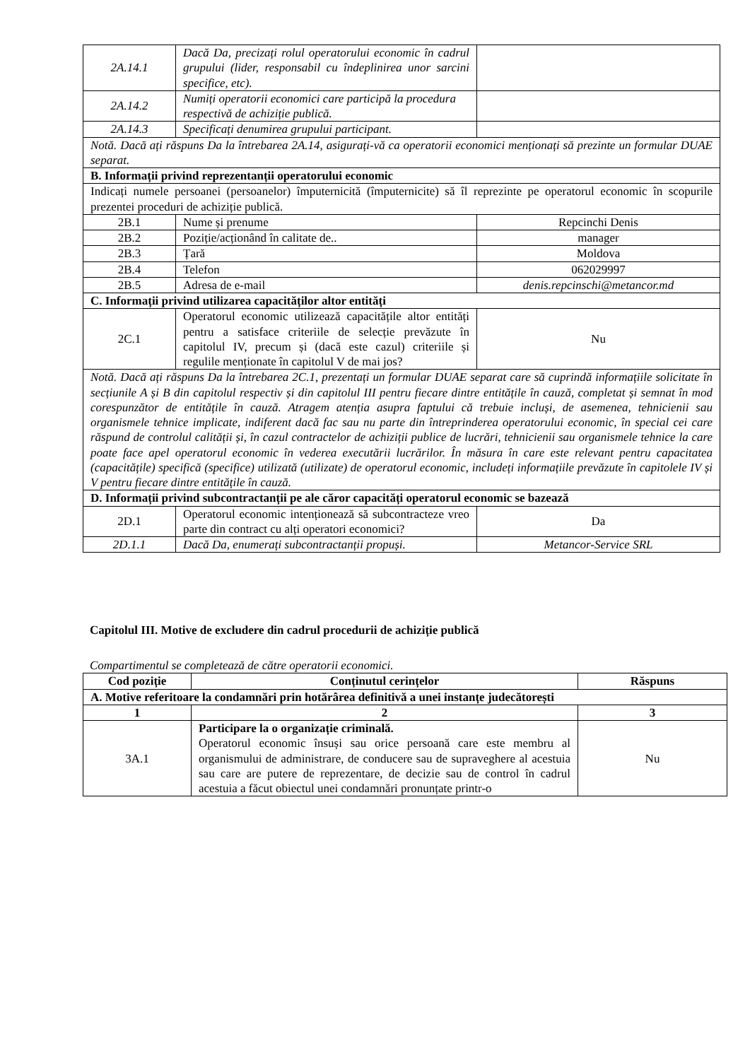| 2A.14.1 | Dacă Da, precizați rolul operatorului economic în cadrul grupului (lider, responsabil cu îndeplinirea unor sarcini specifice, etc). | |
| 2A.14.2 | Numiți operatorii economici care participă la procedura respectivă de achiziție publică. | |
| 2A.14.3 | Specificați denumirea grupului participant. | |
| Notă. Dacă ați răspuns Da la întrebarea 2A.14, asigurați-vă ca operatorii economici menționați să prezinte un formular DUAE separat. | | |
| B. Informații privind reprezentanții operatorului economic | | |
| Indicați numele persoanei (persoanelor) împuternicită (împuternicite) să îl reprezinte pe operatorul economic în scopurile prezentei proceduri de achiziție publică. | | |
| 2B.1 | Nume și prenume | Repcinchi Denis |
| 2B.2 | Poziție/acționând în calitate de.. | manager |
| 2B.3 | Țară | Moldova |
| 2B.4 | Telefon | 062029997 |
| 2B.5 | Adresa de e-mail | denis.repcinschi@metancor.md |
| C. Informații privind utilizarea capacităților altor entități | | |
| 2C.1 | Operatorul economic utilizează capacitățile altor entități pentru a satisface criteriile de selecție prevăzute în capitolul IV, precum și (dacă este cazul) criteriile și regulile menționate în capitolul V de mai jos? | Nu |
| Notă. Dacă ați răspuns Da la întrebarea 2C.1, prezentați un formular DUAE separat care să cuprindă informațiile solicitate în secțiunile A și B din capitolul respectiv și din capitolul III pentru fiecare dintre entitățile în cauză, completat și semnat în mod corespunzător de entitățile în cauză. Atragem atenția asupra faptului că trebuie incluși, de asemenea, tehnicienii sau organismele tehnice implicate, indiferent dacă fac sau nu parte din întreprinderea operatorului economic, în special cei care răspund de controlul calității și, în cazul contractelor de achiziții publice de lucrări, tehnicienii sau organismele tehnice la care poate face apel operatorul economic în vederea executării lucrărilor. În măsura în care este relevant pentru capacitatea (capacitățile) specifică (specifice) utilizată (utilizate) de operatorul economic, includeți informațiile prevăzute în capitolele IV și V pentru fiecare dintre entitățile în cauză. | | |
| D. Informații privind subcontractanții pe ale căror capacități operatorul economic se bazează | | |
| 2D.1 | Operatorul economic intenționează să subcontracteze vreo parte din contract cu alți operatori economici? | Da |
| 2D.1.1 | Dacă Da, enumerați subcontractanții propuși. | Metancor-Service SRL |
Capitolul III. Motive de excludere din cadrul procedurii de achiziție publică
Compartimentul se completează de către operatorii economici.
| Cod poziție | Conținutul cerințelor | Răspuns |
| --- | --- | --- |
| A. Motive referitoare la condamnări prin hotărârea definitivă a unei instanțe judecătorești | | |
| 1 | 2 | 3 |
| 3A.1 | Participare la o organizație criminală. Operatorul economic însuși sau orice persoană care este membru al organismului de administrare, de conducere sau de supraveghere al acestuia sau care are putere de reprezentare, de decizie sau de control în cadrul acestuia a făcut obiectul unei condamnări pronunțate printr-o | Nu |